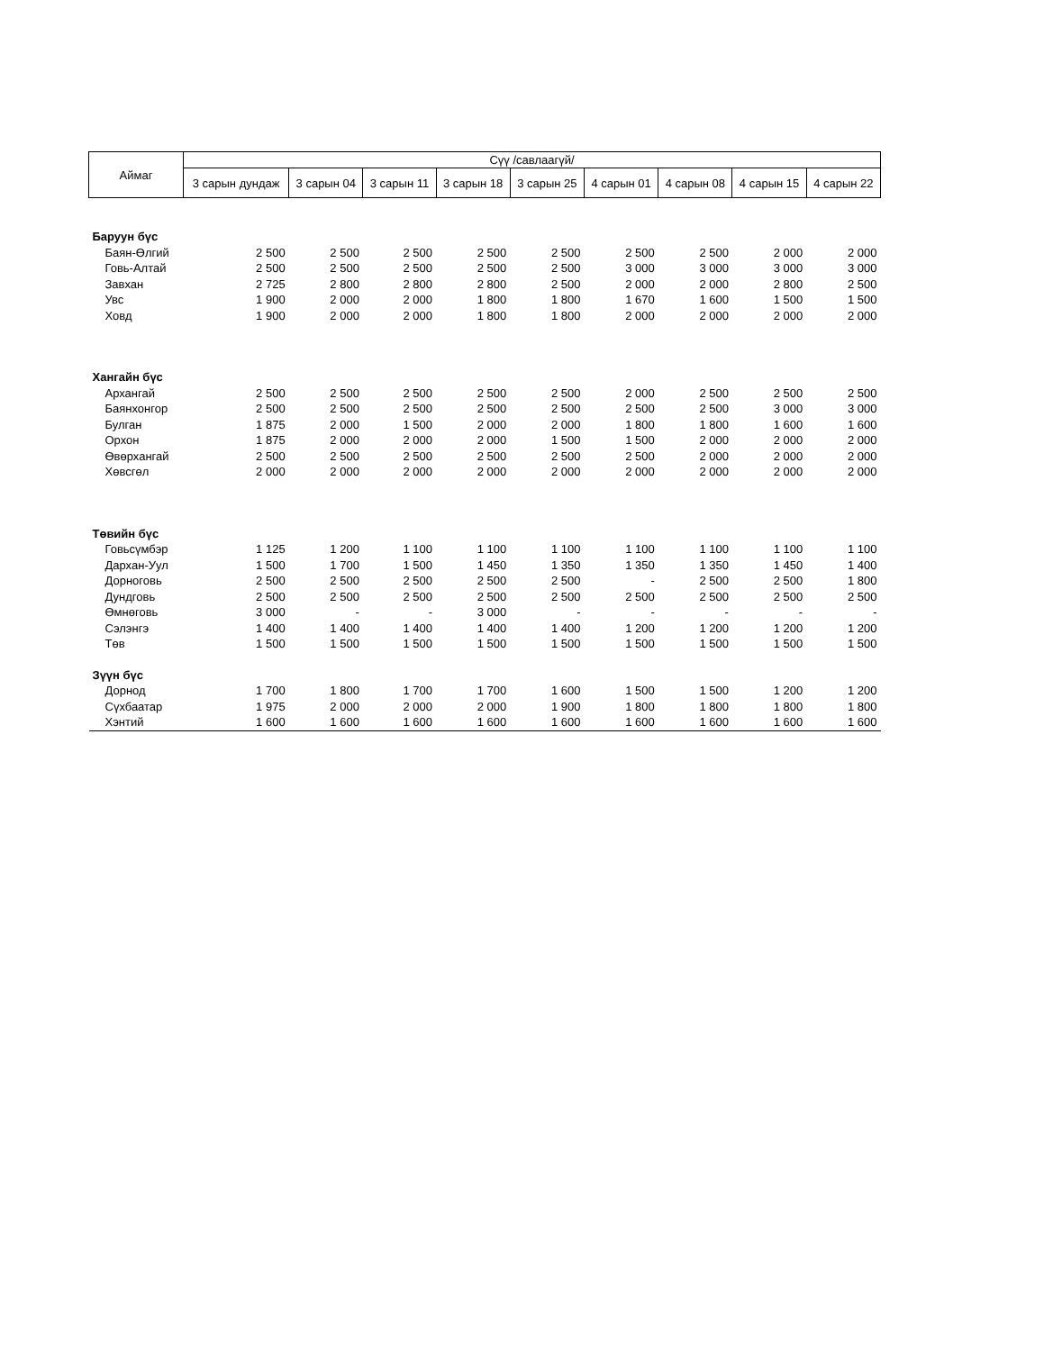| Аймаг | Сүү /савлаагүй/ | | | | | | | | |
| --- | --- | --- | --- | --- | --- | --- | --- | --- | --- |
| | 3 сарын дундаж | 3 сарын 04 | 3 сарын 11 | 3 сарын 18 | 3 сарын 25 | 4 сарын 01 | 4 сарын 08 | 4 сарын 15 | 4 сарын 22 |
| Баруун бүс | | | | | | | | | |
| Баян-Өлгий | 2 500 | 2 500 | 2 500 | 2 500 | 2 500 | 2 500 | 2 500 | 2 000 | 2 000 |
| Говь-Алтай | 2 500 | 2 500 | 2 500 | 2 500 | 2 500 | 3 000 | 3 000 | 3 000 | 3 000 |
| Завхан | 2 725 | 2 800 | 2 800 | 2 800 | 2 500 | 2 000 | 2 000 | 2 800 | 2 500 |
| Увс | 1 900 | 2 000 | 2 000 | 1 800 | 1 800 | 1 670 | 1 600 | 1 500 | 1 500 |
| Ховд | 1 900 | 2 000 | 2 000 | 1 800 | 1 800 | 2 000 | 2 000 | 2 000 | 2 000 |
| Хангайн бүс | | | | | | | | | |
| Архангай | 2 500 | 2 500 | 2 500 | 2 500 | 2 500 | 2 000 | 2 500 | 2 500 | 2 500 |
| Баянхонгор | 2 500 | 2 500 | 2 500 | 2 500 | 2 500 | 2 500 | 2 500 | 3 000 | 3 000 |
| Булган | 1 875 | 2 000 | 1 500 | 2 000 | 2 000 | 1 800 | 1 800 | 1 600 | 1 600 |
| Орхон | 1 875 | 2 000 | 2 000 | 2 000 | 1 500 | 1 500 | 2 000 | 2 000 | 2 000 |
| Өвөрхангай | 2 500 | 2 500 | 2 500 | 2 500 | 2 500 | 2 500 | 2 000 | 2 000 | 2 000 |
| Хөвсгөл | 2 000 | 2 000 | 2 000 | 2 000 | 2 000 | 2 000 | 2 000 | 2 000 | 2 000 |
| Төвийн бүс | | | | | | | | | |
| Говьсүмбэр | 1 125 | 1 200 | 1 100 | 1 100 | 1 100 | 1 100 | 1 100 | 1 100 | 1 100 |
| Дархан-Уул | 1 500 | 1 700 | 1 500 | 1 450 | 1 350 | 1 350 | 1 350 | 1 450 | 1 400 |
| Дорноговь | 2 500 | 2 500 | 2 500 | 2 500 | 2 500 | - | 2 500 | 2 500 | 1 800 |
| Дундговь | 2 500 | 2 500 | 2 500 | 2 500 | 2 500 | 2 500 | 2 500 | 2 500 | 2 500 |
| Өмнөговь | 3 000 | - | - | 3 000 | - | - | - | - | - |
| Сэлэнгэ | 1 400 | 1 400 | 1 400 | 1 400 | 1 400 | 1 200 | 1 200 | 1 200 | 1 200 |
| Төв | 1 500 | 1 500 | 1 500 | 1 500 | 1 500 | 1 500 | 1 500 | 1 500 | 1 500 |
| Зүүн бүс | | | | | | | | | |
| Дорнод | 1 700 | 1 800 | 1 700 | 1 700 | 1 600 | 1 500 | 1 500 | 1 200 | 1 200 |
| Сүхбаатар | 1 975 | 2 000 | 2 000 | 2 000 | 1 900 | 1 800 | 1 800 | 1 800 | 1 800 |
| Хэнтий | 1 600 | 1 600 | 1 600 | 1 600 | 1 600 | 1 600 | 1 600 | 1 600 | 1 600 |